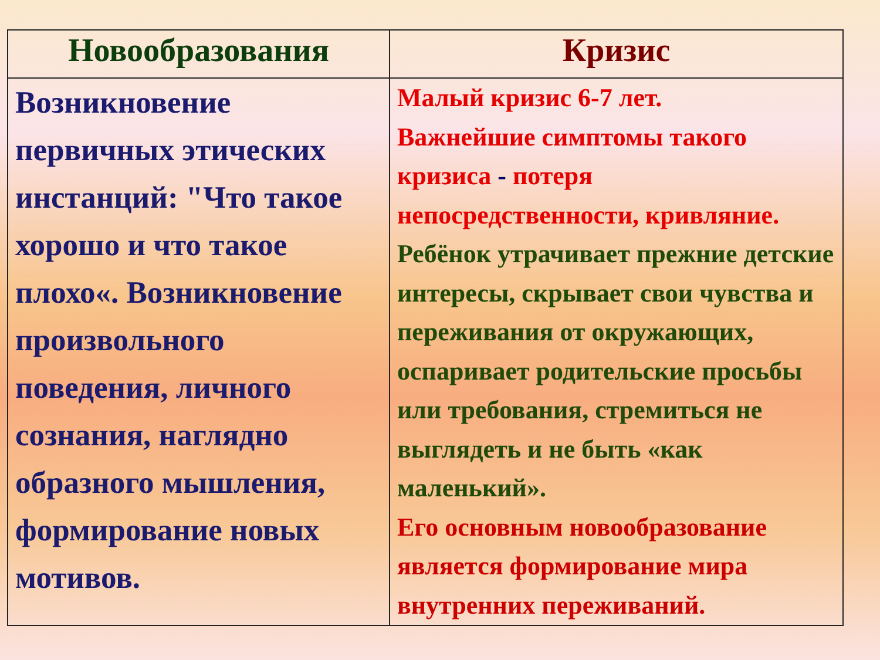| Новообразования | Кризис |
| --- | --- |
| Возникновение первичных этических инстанций: "Что такое хорошо и что такое плохо«. Возникновение произвольного поведения, личного сознания, наглядно образного мышления, формирование новых мотивов. | Малый кризис 6-7 лет. Важнейшие симптомы такого кризиса - потеря непосредственности, кривляние. Ребёнок утрачивает прежние детские интересы, скрывает свои чувства и переживания от окружающих, оспаривает родительские просьбы или требования, стремиться не выглядеть и не быть «как маленький». Его основным новообразование является формирование мира внутренних переживаний. |